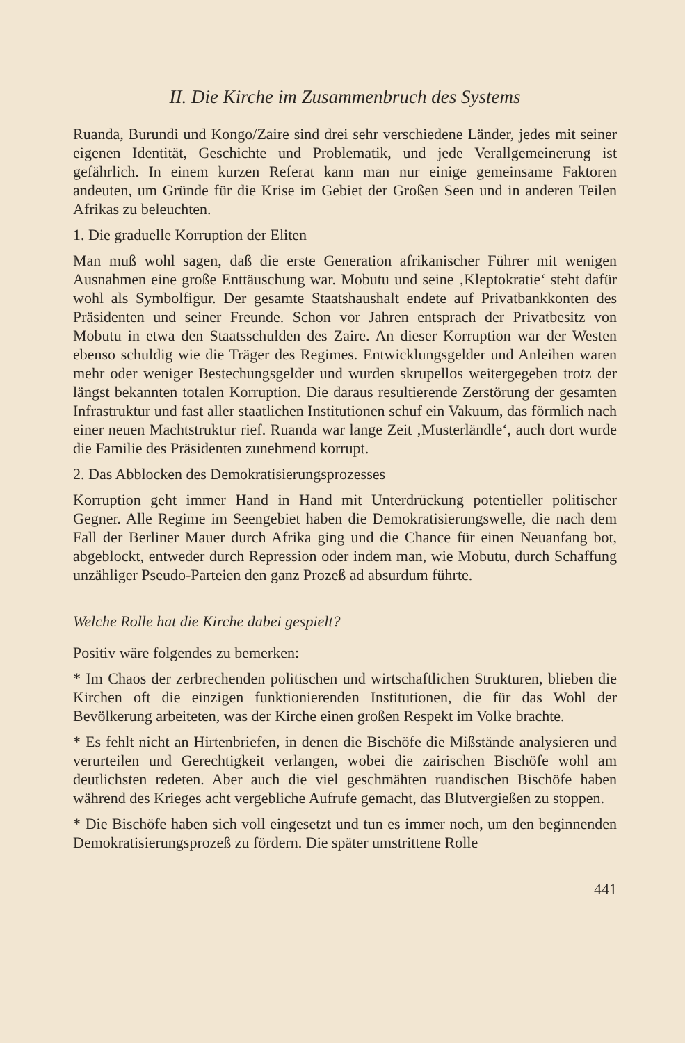II. Die Kirche im Zusammenbruch des Systems
Ruanda, Burundi und Kongo/Zaire sind drei sehr verschiedene Länder, jedes mit seiner eigenen Identität, Geschichte und Problematik, und jede Verallgemeinerung ist gefährlich. In einem kurzen Referat kann man nur einige gemeinsame Faktoren andeuten, um Gründe für die Krise im Gebiet der Großen Seen und in anderen Teilen Afrikas zu beleuchten.
1. Die graduelle Korruption der Eliten
Man muß wohl sagen, daß die erste Generation afrikanischer Führer mit wenigen Ausnahmen eine große Enttäuschung war. Mobutu und seine ‚Kleptokratie‘ steht dafür wohl als Symbolfigur. Der gesamte Staatshaushalt endete auf Privatbankkonten des Präsidenten und seiner Freunde. Schon vor Jahren entsprach der Privatbesitz von Mobutu in etwa den Staatsschulden des Zaire. An dieser Korruption war der Westen ebenso schuldig wie die Träger des Regimes. Entwicklungsgelder und Anleihen waren mehr oder weniger Bestechungsgelder und wurden skrupellos weitergegeben trotz der längst bekannten totalen Korruption. Die daraus resultierende Zerstörung der gesamten Infrastruktur und fast aller staatlichen Institutionen schuf ein Vakuum, das förmlich nach einer neuen Machtstruktur rief. Ruanda war lange Zeit ‚Musterländle‘, auch dort wurde die Familie des Präsidenten zunehmend korrupt.
2. Das Abblocken des Demokratisierungsprozesses
Korruption geht immer Hand in Hand mit Unterdrückung potentieller politischer Gegner. Alle Regime im Seengebiet haben die Demokratisierungswelle, die nach dem Fall der Berliner Mauer durch Afrika ging und die Chance für einen Neuanfang bot, abgeblockt, entweder durch Repression oder indem man, wie Mobutu, durch Schaffung unzähliger Pseudo-Parteien den ganz Prozeß ad absurdum führte.
Welche Rolle hat die Kirche dabei gespielt?
Positiv wäre folgendes zu bemerken:
* Im Chaos der zerbrechenden politischen und wirtschaftlichen Strukturen, blieben die Kirchen oft die einzigen funktionierenden Institutionen, die für das Wohl der Bevölkerung arbeiteten, was der Kirche einen großen Respekt im Volke brachte.
* Es fehlt nicht an Hirtenbriefen, in denen die Bischöfe die Mißstände analysieren und verurteilen und Gerechtigkeit verlangen, wobei die zairischen Bischöfe wohl am deutlichsten redeten. Aber auch die viel geschmähten ruandischen Bischöfe haben während des Krieges acht vergebliche Aufrufe gemacht, das Blutvergießen zu stoppen.
* Die Bischöfe haben sich voll eingesetzt und tun es immer noch, um den beginnenden Demokratisierungsprozeß zu fördern. Die später umstrittene Rolle
441